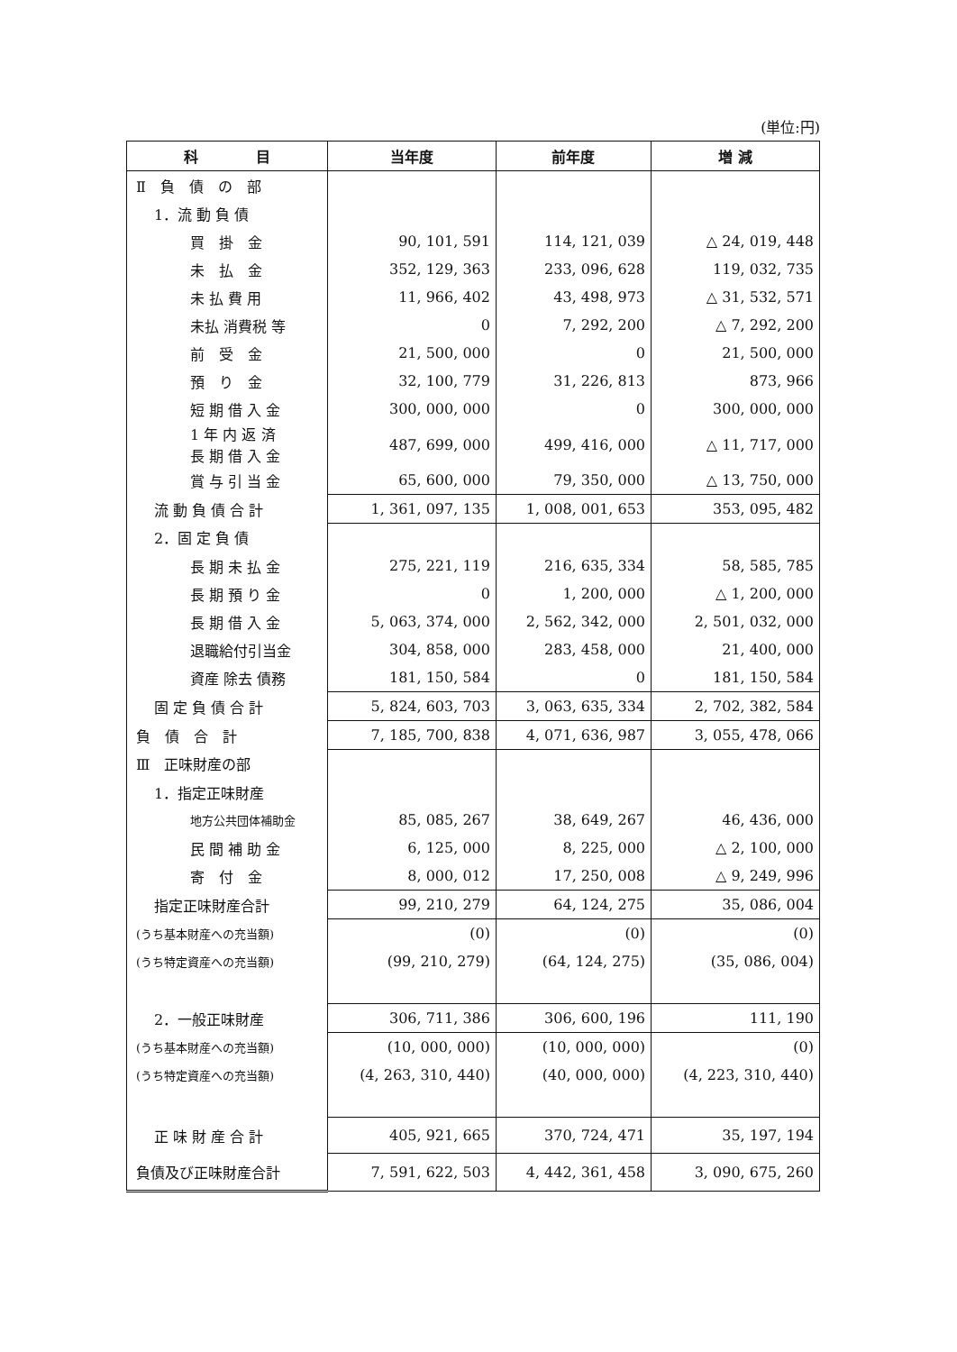(単位:円)
| 科 目 | 当年度 | 前年度 | 増 減 |
| --- | --- | --- | --- |
| Ⅱ 負 債 の 部 | | | |
| 1．流 動 負 債 | | | |
| 買 掛 金 | 90, 101, 591 | 114, 121, 039 | △ 24, 019, 448 |
| 未 払 金 | 352, 129, 363 | 233, 096, 628 | 119, 032, 735 |
| 未 払 費 用 | 11, 966, 402 | 43, 498, 973 | △ 31, 532, 571 |
| 未払 消費税 等 | 0 | 7, 292, 200 | △ 7, 292, 200 |
| 前 受 金 | 21, 500, 000 | 0 | 21, 500, 000 |
| 預 り 金 | 32, 100, 779 | 31, 226, 813 | 873, 966 |
| 短 期 借 入 金 | 300, 000, 000 | 0 | 300, 000, 000 |
| 1 年 内 返 済 長 期 借 入 金 | 487, 699, 000 | 499, 416, 000 | △ 11, 717, 000 |
| 賞 与 引 当 金 | 65, 600, 000 | 79, 350, 000 | △ 13, 750, 000 |
| 流 動 負 債 合 計 | 1, 361, 097, 135 | 1, 008, 001, 653 | 353, 095, 482 |
| 2．固 定 負 債 | | | |
| 長 期 未 払 金 | 275, 221, 119 | 216, 635, 334 | 58, 585, 785 |
| 長 期 預 り 金 | 0 | 1, 200, 000 | △ 1, 200, 000 |
| 長 期 借 入 金 | 5, 063, 374, 000 | 2, 562, 342, 000 | 2, 501, 032, 000 |
| 退職給付引当金 | 304, 858, 000 | 283, 458, 000 | 21, 400, 000 |
| 資産 除去 債務 | 181, 150, 584 | 0 | 181, 150, 584 |
| 固 定 負 債 合 計 | 5, 824, 603, 703 | 3, 063, 635, 334 | 2, 702, 382, 584 |
| 負 債 合 計 | 7, 185, 700, 838 | 4, 071, 636, 987 | 3, 055, 478, 066 |
| Ⅲ 正味財産の部 | | | |
| 1．指定正味財産 | | | |
| 地方公共団体補助金 | 85, 085, 267 | 38, 649, 267 | 46, 436, 000 |
| 民 間 補 助 金 | 6, 125, 000 | 8, 225, 000 | △ 2, 100, 000 |
| 寄 付 金 | 8, 000, 012 | 17, 250, 008 | △ 9, 249, 996 |
| 指定正味財産合計 | 99, 210, 279 | 64, 124, 275 | 35, 086, 004 |
| (うち基本財産への充当額) | (0) | (0) | (0) |
| (うち特定資産への充当額) | (99, 210, 279) | (64, 124, 275) | (35, 086, 004) |
| 2．一般正味財産 | 306, 711, 386 | 306, 600, 196 | 111, 190 |
| (うち基本財産への充当額) | (10, 000, 000) | (10, 000, 000) | (0) |
| (うち特定資産への充当額) | (4, 263, 310, 440) | (40, 000, 000) | (4, 223, 310, 440) |
| 正 味 財 産 合 計 | 405, 921, 665 | 370, 724, 471 | 35, 197, 194 |
| 負債及び正味財産合計 | 7, 591, 622, 503 | 4, 442, 361, 458 | 3, 090, 675, 260 |